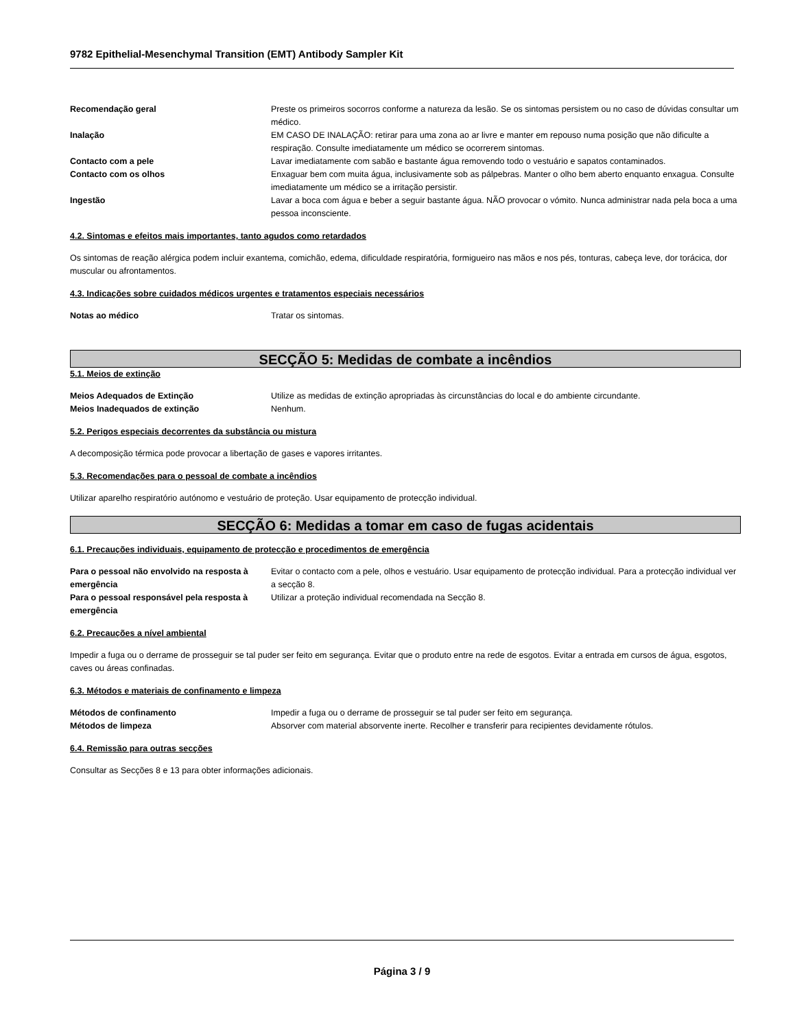9782 Epithelial-Mesenchymal Transition (EMT) Antibody Sampler Kit
Recomendação geral Preste os primeiros socorros conforme a natureza da lesão. Se os sintomas persistem ou no caso de dúvidas consultar um médico.
Inalação EM CASO DE INALAÇÃO: retirar para uma zona ao ar livre e manter em repouso numa posição que não dificulte a respiração. Consulte imediatamente um médico se ocorrerem sintomas.
Contacto com a pele Lavar imediatamente com sabão e bastante água removendo todo o vestuário e sapatos contaminados.
Contacto com os olhos Enxaguar bem com muita água, inclusivamente sob as pálpebras. Manter o olho bem aberto enquanto enxagua. Consulte imediatamente um médico se a irritação persistir.
Ingestão Lavar a boca com água e beber a seguir bastante água. NÃO provocar o vómito. Nunca administrar nada pela boca a uma pessoa inconsciente.
4.2. Sintomas e efeitos mais importantes, tanto agudos como retardados
Os sintomas de reação alérgica podem incluir exantema, comichão, edema, dificuldade respiratória, formigueiro nas mãos e nos pés, tonturas, cabeça leve, dor torácica, dor muscular ou afrontamentos.
4.3. Indicações sobre cuidados médicos urgentes e tratamentos especiais necessários
Notas ao médico Tratar os sintomas.
SECÇÃO 5: Medidas de combate a incêndios
5.1. Meios de extinção
Meios Adequados de Extinção Utilize as medidas de extinção apropriadas às circunstâncias do local e do ambiente circundante.
Meios Inadequados de extinção Nenhum.
5.2. Perigos especiais decorrentes da substância ou mistura
A decomposição térmica pode provocar a libertação de gases e vapores irritantes.
5.3. Recomendações para o pessoal de combate a incêndios
Utilizar aparelho respiratório autónomo e vestuário de proteção. Usar equipamento de protecção individual.
SECÇÃO 6: Medidas a tomar em caso de fugas acidentais
6.1. Precauções individuais, equipamento de protecção e procedimentos de emergência
Para o pessoal não envolvido na resposta à emergência
Evitar o contacto com a pele, olhos e vestuário. Usar equipamento de protecção individual. Para a protecção individual ver a secção 8.
Para o pessoal responsável pela resposta à emergência
Utilizar a proteção individual recomendada na Secção 8.
6.2. Precauções a nível ambiental
Impedir a fuga ou o derrame de prosseguir se tal puder ser feito em segurança. Evitar que o produto entre na rede de esgotos. Evitar a entrada em cursos de água, esgotos, caves ou áreas confinadas.
6.3. Métodos e materiais de confinamento e limpeza
Métodos de confinamento Impedir a fuga ou o derrame de prosseguir se tal puder ser feito em segurança.
Métodos de limpeza Absorver com material absorvente inerte. Recolher e transferir para recipientes devidamente rótulos.
6.4. Remissão para outras secções
Consultar as Secções 8 e 13 para obter informações adicionais.
Página 3 / 9